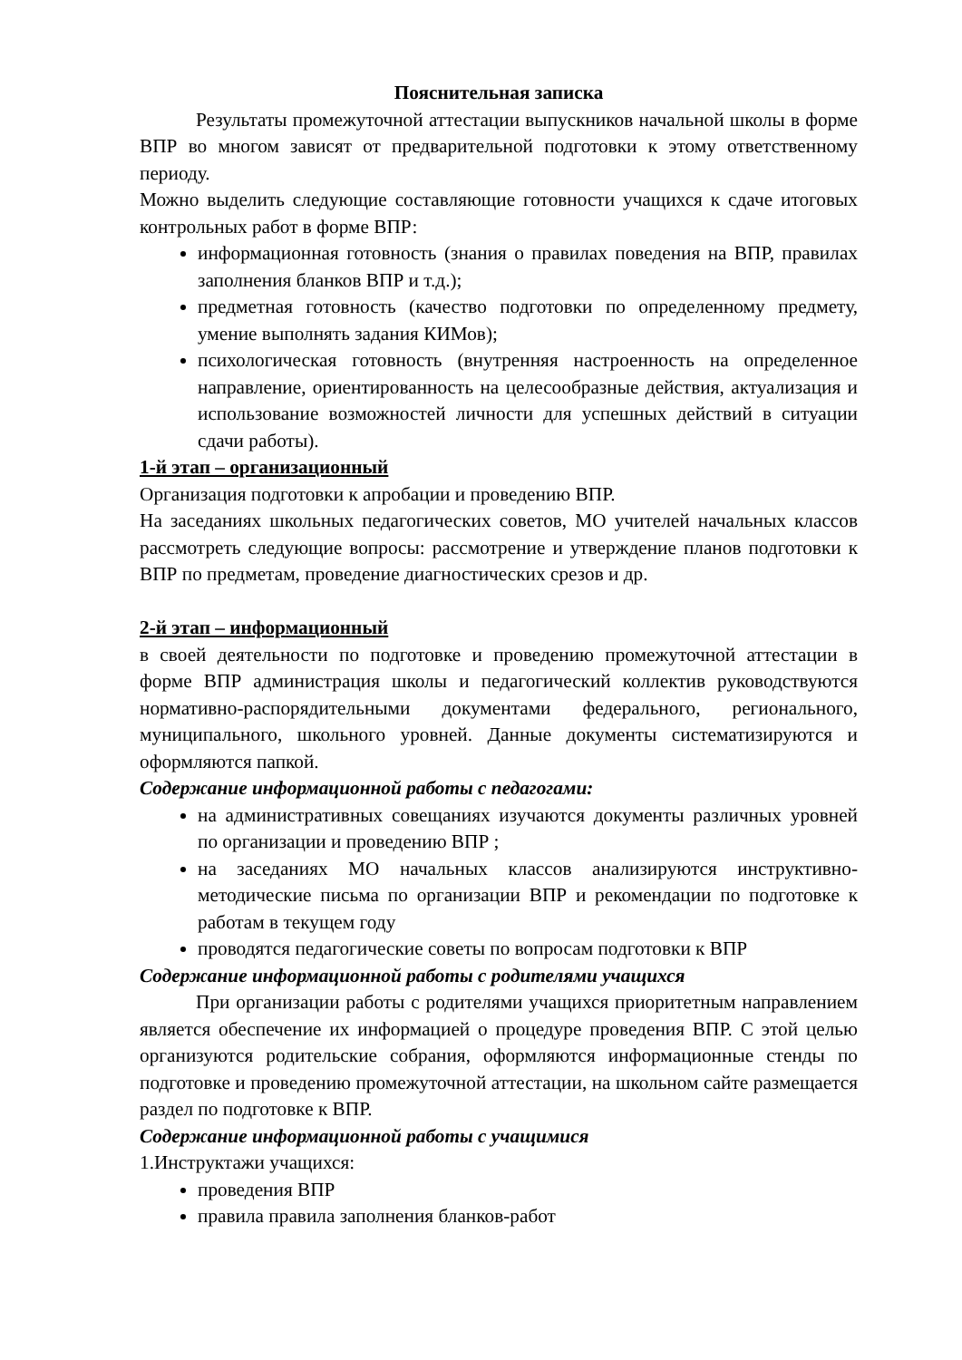Пояснительная записка
Результаты промежуточной аттестации выпускников начальной школы в форме ВПР во многом зависят от предварительной подготовки к этому ответственному периоду.
Можно выделить следующие составляющие готовности учащихся к сдаче итоговых контрольных работ в форме ВПР:
информационная готовность (знания о правилах поведения на ВПР, правилах заполнения бланков ВПР и т.д.);
предметная готовность (качество подготовки по определенному предмету, умение выполнять задания КИМов);
психологическая готовность (внутренняя настроенность на определенное направление, ориентированность на целесообразные действия, актуализация и использование возможностей личности для успешных действий в ситуации сдачи работы).
1-й этап – организационный
Организация подготовки к апробации и проведению ВПР.
На заседаниях школьных педагогических советов, МО учителей начальных классов рассмотреть следующие вопросы: рассмотрение и утверждение планов подготовки к ВПР по предметам, проведение диагностических срезов и др.
2-й этап – информационный
в своей деятельности по подготовке и проведению промежуточной аттестации в форме ВПР администрация школы и педагогический коллектив руководствуются нормативно-распорядительными документами федерального, регионального, муниципального, школьного уровней. Данные документы систематизируются и оформляются папкой.
Содержание информационной работы с педагогами:
на административных совещаниях изучаются документы различных уровней по организации и проведению ВПР ;
на заседаниях МО начальных классов анализируются инструктивно-методические письма по организации ВПР и рекомендации по подготовке к работам в текущем году
проводятся педагогические советы по вопросам подготовки к ВПР
Содержание информационной работы с родителями учащихся
При организации работы с родителями учащихся приоритетным направлением является обеспечение их информацией о процедуре проведения ВПР. С этой целью организуются родительские собрания, оформляются информационные стенды по подготовке и проведению промежуточной аттестации, на школьном сайте размещается раздел по подготовке к ВПР.
Содержание информационной работы с учащимися
1.Инструктажи учащихся:
проведения ВПР
правила правила заполнения бланков-работ